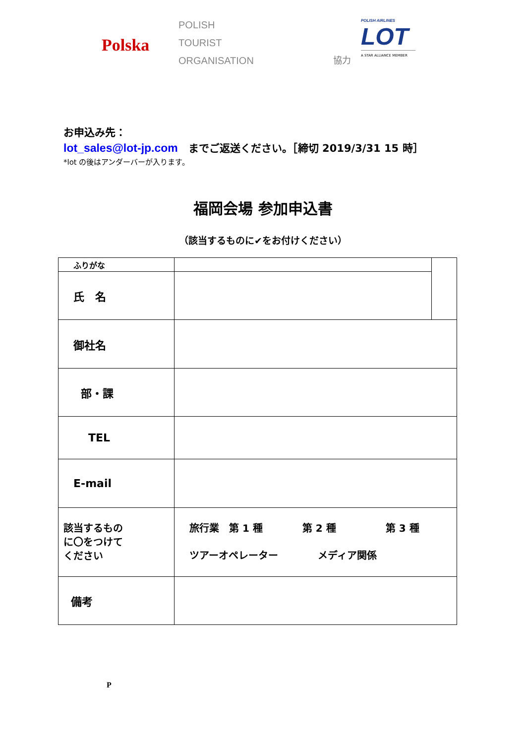Polska
POLISH
TOURIST
ORGANISATION
協力
POLISH AIRLINES
LOT
A STAR ALLIANCE MEMBER
お申込み先：
lot_sales@lot-jp.com　までご返送ください。［締切 2019/3/31 15 時］
*lot の後はアンダーバーが入ります。
福岡会場 参加申込書
（該当するものに✔をお付けください）
| ふりがな | | |
| 氏 名 | | |
| 御社名 | | |
| 部・課 | | |
| TEL | | |
| E-mail | | |
| 該当するもの に〇をつけて ください | 旅行業 第 1 種 第 2 種 第 3 種 ツアーオペレーター メディア関係 | |
| 備考 | | |
P